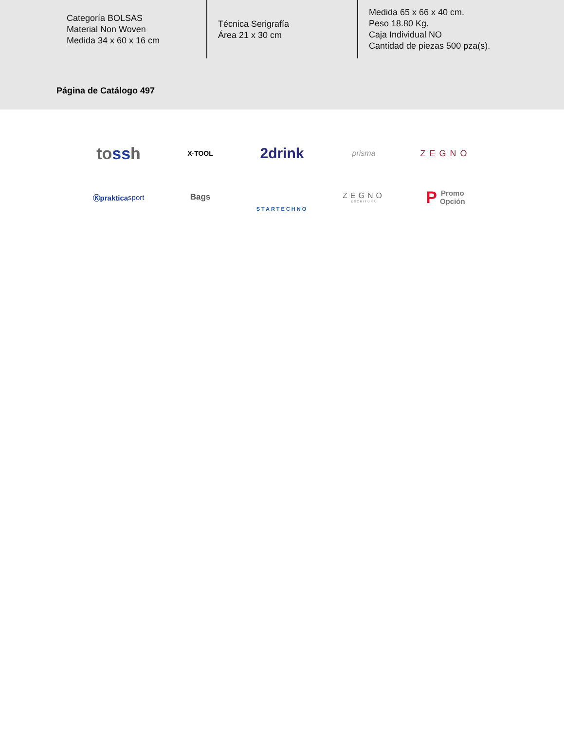Categoría BOLSAS
Material Non Woven
Medida 34 x 60 x 16 cm
Técnica Serigrafía
Área 21 x 30 cm
Medida 65 x 66 x 40 cm.
Peso 18.80 Kg.
Caja Individual NO
Cantidad de piezas 500 pza(s).
Página de Catálogo 497
to ss h
X·TOOL
2drink
prisma
ZEGNO
Ⓚpraktica sport
Bags
STARTECHNO
ZEGNO
ESCRITURA
P Promo
Opción